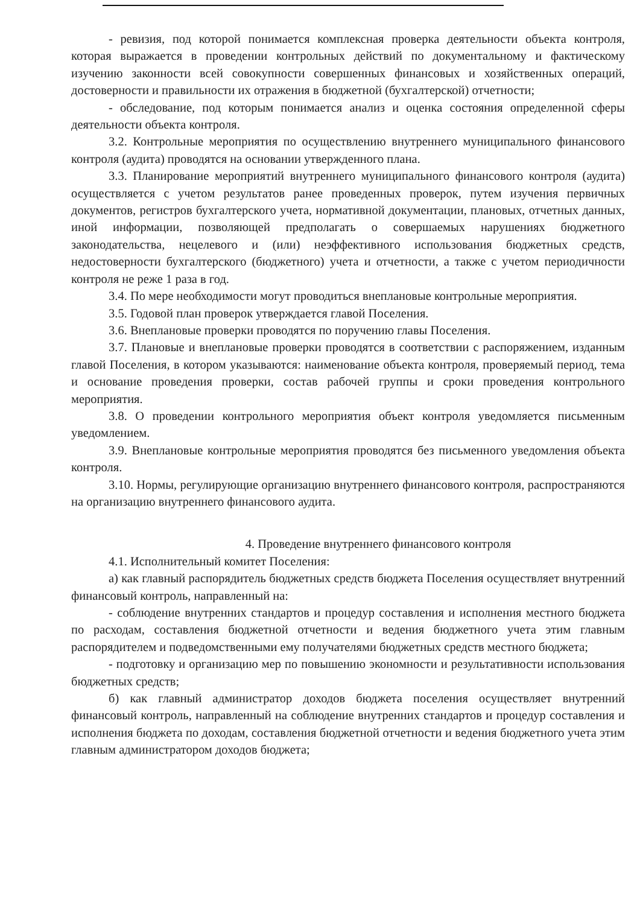- ревизия, под которой понимается комплексная проверка деятельности объекта контроля, которая выражается в проведении контрольных действий по документальному и фактическому изучению законности всей совокупности совершенных финансовых и хозяйственных операций, достоверности и правильности их отражения в бюджетной (бухгалтерской) отчетности;
- обследование, под которым понимается анализ и оценка состояния определенной сферы деятельности объекта контроля.
3.2. Контрольные мероприятия по осуществлению внутреннего муниципального финансового контроля (аудита) проводятся на основании утвержденного плана.
3.3. Планирование мероприятий внутреннего муниципального финансового контроля (аудита) осуществляется с учетом результатов ранее проведенных проверок, путем изучения первичных документов, регистров бухгалтерского учета, нормативной документации, плановых, отчетных данных, иной информации, позволяющей предполагать о совершаемых нарушениях бюджетного законодательства, нецелевого и (или) неэффективного использования бюджетных средств, недостоверности бухгалтерского (бюджетного) учета и отчетности, а также с учетом периодичности контроля не реже 1 раза в год.
3.4. По мере необходимости могут проводиться внеплановые контрольные мероприятия.
3.5. Годовой план проверок утверждается главой Поселения.
3.6. Внеплановые проверки проводятся по поручению главы Поселения.
3.7. Плановые и внеплановые проверки проводятся в соответствии с распоряжением, изданным главой Поселения, в котором указываются: наименование объекта контроля, проверяемый период, тема и основание проведения проверки, состав рабочей группы и сроки проведения контрольного мероприятия.
3.8. О проведении контрольного мероприятия объект контроля уведомляется письменным уведомлением.
3.9. Внеплановые контрольные мероприятия проводятся без письменного уведомления объекта контроля.
3.10. Нормы, регулирующие организацию внутреннего финансового контроля, распространяются на организацию внутреннего финансового аудита.
4. Проведение внутреннего финансового контроля
4.1. Исполнительный комитет Поселения:
а) как главный распорядитель бюджетных средств бюджета Поселения осуществляет внутренний финансовый контроль, направленный на:
- соблюдение внутренних стандартов и процедур составления и исполнения местного бюджета по расходам, составления бюджетной отчетности и ведения бюджетного учета этим главным распорядителем и подведомственными ему получателями бюджетных средств местного бюджета;
- подготовку и организацию мер по повышению экономности и результативности использования бюджетных средств;
б) как главный администратор доходов бюджета поселения осуществляет внутренний финансовый контроль, направленный на соблюдение внутренних стандартов и процедур составления и исполнения бюджета по доходам, составления бюджетной отчетности и ведения бюджетного учета этим главным администратором доходов бюджета;